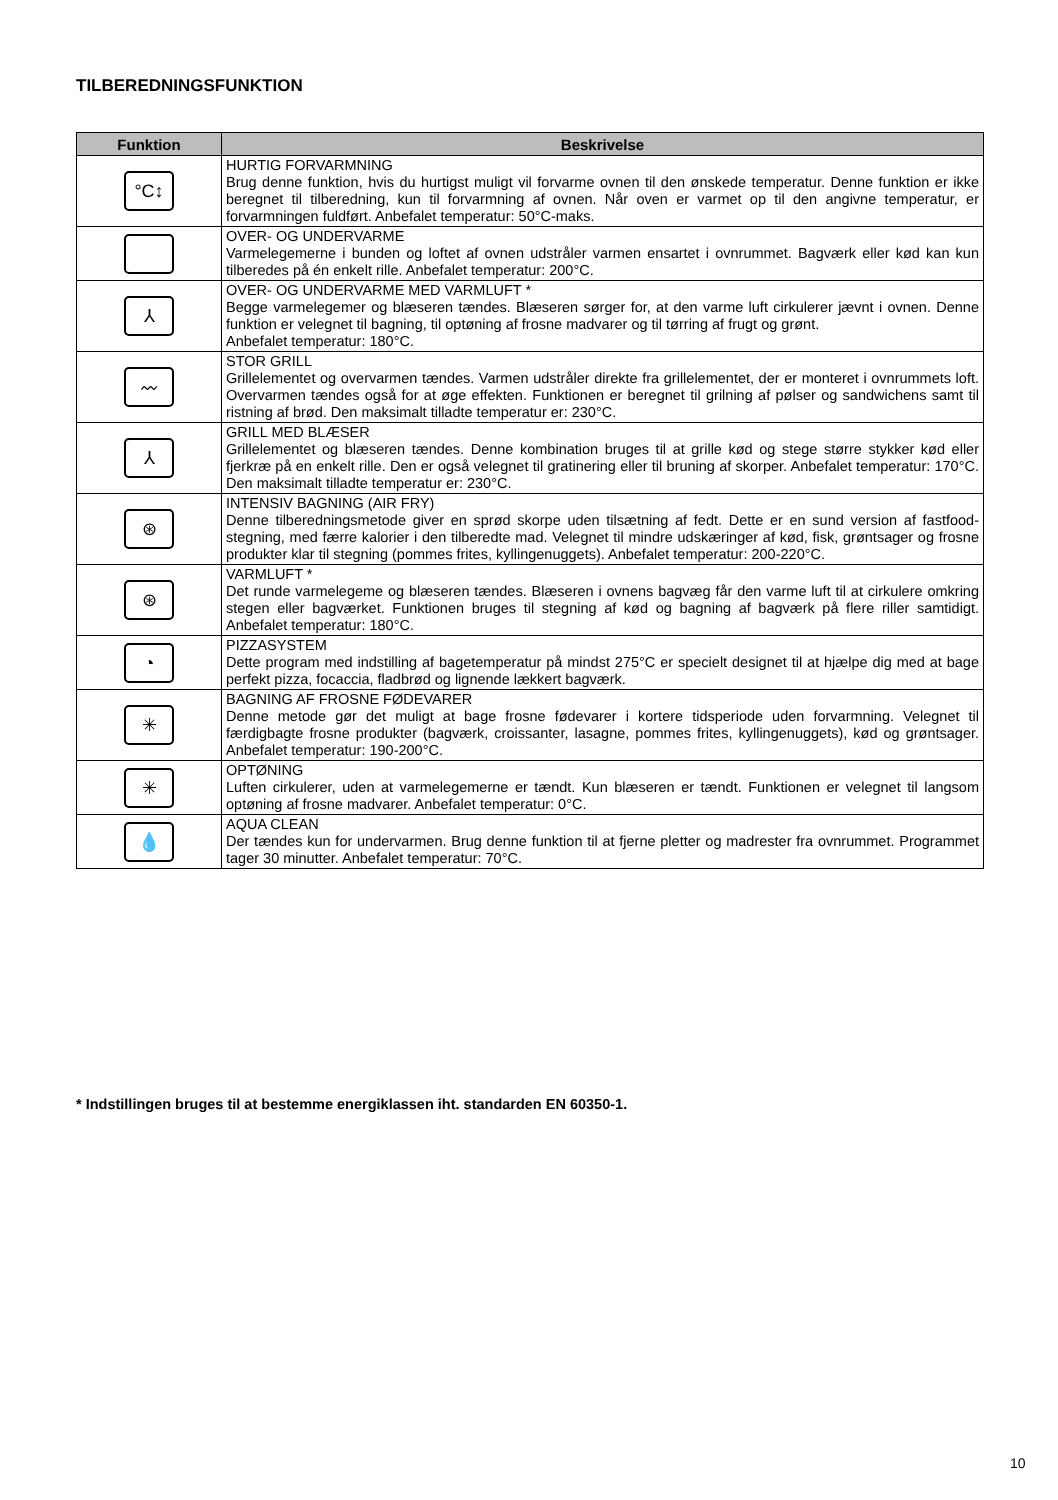TILBEREDNINGSFUNKTION
| Funktion | Beskrivelse |
| --- | --- |
| °C↕ | HURTIG FORVARMNING Brug denne funktion, hvis du hurtigst muligt vil forvarme ovnen til den ønskede temperatur. Denne funktion er ikke beregnet til tilberedning, kun til forvarmning af ovnen. Når oven er varmet op til den angivne temperatur, er forvarmningen fuldført. Anbefalet temperatur: 50°C-maks. |
| | OVER- OG UNDERVARME Varmelegemerne i bunden og loftet af ovnen udstråler varmen ensartet i ovnrummet. Bagværk eller kød kan kun tilberedes på én enkelt rille. Anbefalet temperatur: 200°C. |
| ⅄ | OVER- OG UNDERVARME MED VARMLUFT * Begge varmelegemer og blæseren tændes. Blæseren sørger for, at den varme luft cirkulerer jævnt i ovnen. Denne funktion er velegnet til bagning, til optøning af frosne madvarer og til tørring af frugt og grønt. Anbefalet temperatur: 180°C. |
| 〰 | STOR GRILL Grillelementet og overvarmen tændes. Varmen udstråler direkte fra grillelementet, der er monteret i ovnrummets loft. Overvarmen tændes også for at øge effekten. Funktionen er beregnet til grilning af pølser og sandwichens samt til ristning af brød. Den maksimalt tilladte temperatur er: 230°C. |
| ⅄ | GRILL MED BLÆSER Grillelementet og blæseren tændes. Denne kombination bruges til at grille kød og stege større stykker kød eller fjerkræ på en enkelt rille. Den er også velegnet til gratinering eller til bruning af skorper. Anbefalet temperatur: 170°C. Den maksimalt tilladte temperatur er: 230°C. |
| ⊛ | INTENSIV BAGNING (AIR FRY) Denne tilberedningsmetode giver en sprød skorpe uden tilsætning af fedt. Dette er en sund version af fastfood-stegning, med færre kalorier i den tilberedte mad. Velegnet til mindre udskæringer af kød, fisk, grøntsager og frosne produkter klar til stegning (pommes frites, kyllingenuggets). Anbefalet temperatur: 200-220°C. |
| ⊛ | VARMLUFT * Det runde varmelegeme og blæseren tændes. Blæseren i ovnens bagvæg får den varme luft til at cirkulere omkring stegen eller bagværket. Funktionen bruges til stegning af kød og bagning af bagværk på flere riller samtidigt. Anbefalet temperatur: 180°C. |
| ◔ | PIZZASYSTEM Dette program med indstilling af bagetemperatur på mindst 275°C er specielt designet til at hjælpe dig med at bage perfekt pizza, focaccia, fladbrød og lignende lækkert bagværk. |
| ✳ | BAGNING AF FROSNE FØDEVARER Denne metode gør det muligt at bage frosne fødevarer i kortere tidsperiode uden forvarmning. Velegnet til færdigbagte frosne produkter (bagværk, croissanter, lasagne, pommes frites, kyllingenuggets), kød og grøntsager. Anbefalet temperatur: 190-200°C. |
| ✳ | OPTØNING Luften cirkulerer, uden at varmelegemerne er tændt. Kun blæseren er tændt. Funktionen er velegnet til langsom optøning af frosne madvarer. Anbefalet temperatur: 0°C. |
| 💧 | AQUA CLEAN Der tændes kun for undervarmen. Brug denne funktion til at fjerne pletter og madrester fra ovnrummet. Programmet tager 30 minutter. Anbefalet temperatur: 70°C. |
* Indstillingen bruges til at bestemme energiklassen iht. standarden EN 60350-1.
10